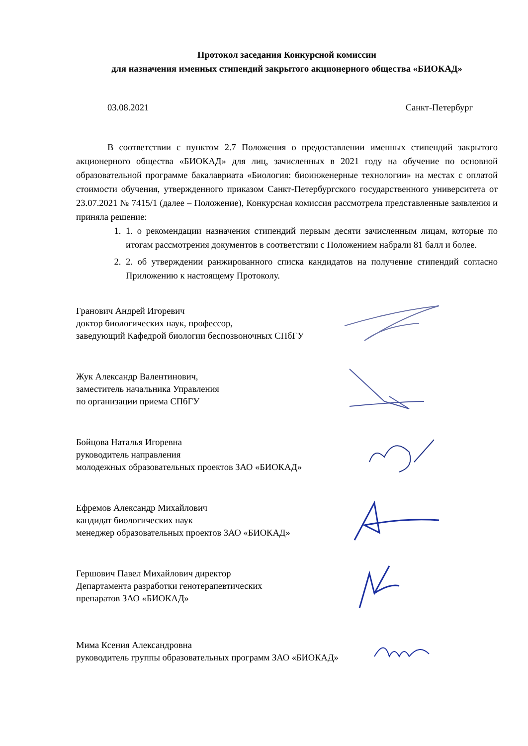Протокол заседания Конкурсной комиссии
для назначения именных стипендий закрытого акционерного общества «БИОКАД»
03.08.2021 Санкт-Петербург
В соответствии с пунктом 2.7 Положения о предоставлении именных стипендий закрытого акционерного общества «БИОКАД» для лиц, зачисленных в 2021 году на обучение по основной образовательной программе бакалавриата «Биология: биоинженерные технологии» на местах с оплатой стоимости обучения, утвержденного приказом Санкт-Петербургского государственного университета от 23.07.2021 № 7415/1 (далее – Положение), Конкурсная комиссия рассмотрела представленные заявления и приняла решение:
1. 1. о рекомендации назначения стипендий первым десяти зачисленным лицам, которые по итогам рассмотрения документов в соответствии с Положением набрали 81 балл и более.
2. 2. об утверждении ранжированного списка кандидатов на получение стипендий согласно Приложению к настоящему Протоколу.
Гранович Андрей Игоревич
доктор биологических наук, профессор,
заведующий Кафедрой биологии беспозвоночных СПбГУ
Жук Александр Валентинович,
заместитель начальника Управления
по организации приема СПбГУ
Бойцова Наталья Игоревна
руководитель направления
молодежных образовательных проектов ЗАО «БИОКАД»
Ефремов Александр Михайлович
кандидат биологических наук
менеджер образовательных проектов ЗАО «БИОКАД»
Гершович Павел Михайлович директор
Департамента разработки генотерапевтических
препаратов ЗАО «БИОКАД»
Мима Ксения Александровна
руководитель группы образовательных программ ЗАО «БИОКАД»